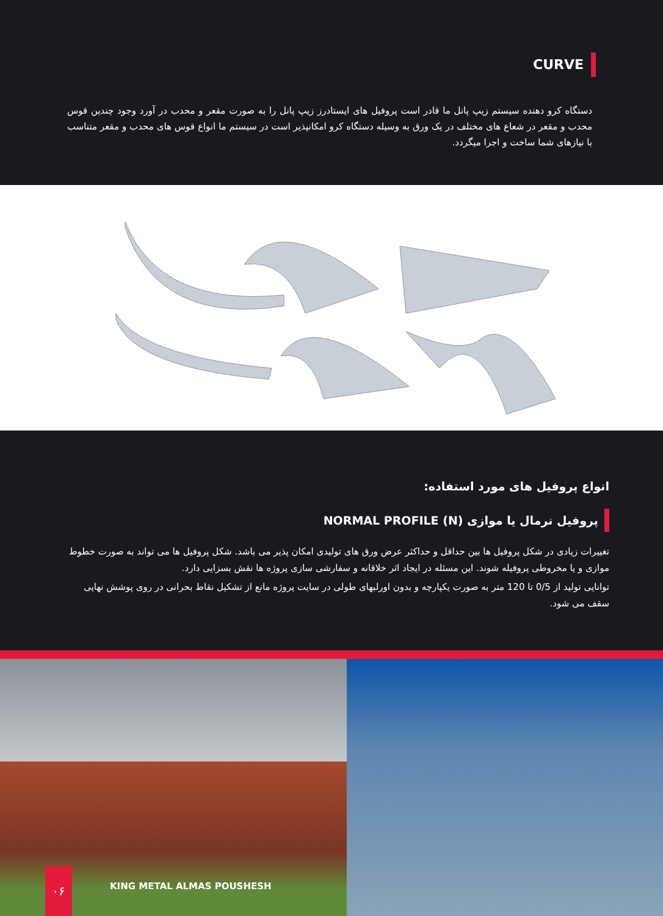CURVE
دستگاه کرو دهنده سیستم زیپ پانل ما قادر است پروفیل های ایستادرز زیپ پانل را به صورت مقعر و محدب در آورد وجود چندین قوس محدب و مقعر در شعاع های مختلف در یک ورق به وسیله دستگاه کرو امکانپذیر است در سیستم ما انواع قوس های محدب و مقعر متناسب با نیازهای شما ساخت و اجرا میگردد.
انواع پروفیل های مورد استفاده:
پروفیل نرمال یا موازی (NORMAL PROFILE (N
تغییرات زیادی در شکل پروفیل ها بین حداقل و حداکثر عرض ورق های تولیدی امکان پذیر می باشد. شکل پروفیل ها می تواند به صورت خطوط موازی و یا مخروطی پروفیله شوند. این مسئله در ایجاد اثر خلاقانه و سفارشی سازی پروژه ها نقش بسزایی دارد.
توانایی تولید از 0/5 تا 120 متر به صورت یکپارچه و بدون اورلبهای طولی در سایت پروژه مانع از تشکیل نقاط بحرانی در روی پوشش نهایی سقف می شود.
۰۶
KING METAL ALMAS POUSHESH